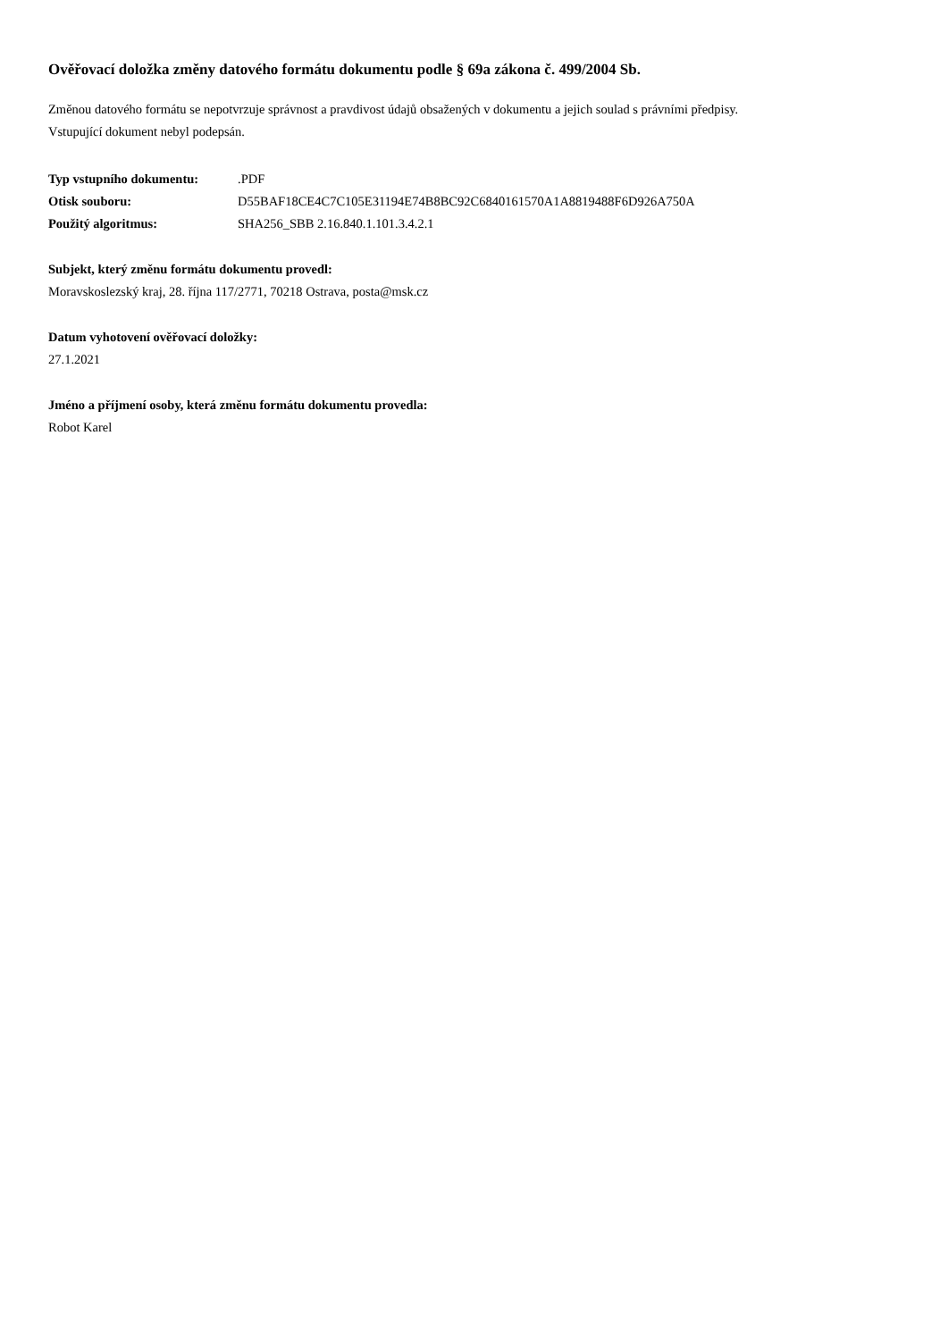Ověřovací doložka změny datového formátu dokumentu podle § 69a zákona č. 499/2004 Sb.
Změnou datového formátu se nepotvrzuje správnost a pravdivost údajů obsažených v dokumentu a jejich soulad s právními předpisy.
Vstupující dokument nebyl podepsán.
| Typ vstupního dokumentu: | .PDF |
| Otisk souboru: | D55BAF18CE4C7C105E31194E74B8BC92C6840161570A1A8819488F6D926A750A |
| Použitý algoritmus: | SHA256_SBB 2.16.840.1.101.3.4.2.1 |
Subjekt, který změnu formátu dokumentu provedl:
Moravskoslezský kraj, 28. října 117/2771, 70218 Ostrava, posta@msk.cz
Datum vyhotovení ověřovací doložky:
27.1.2021
Jméno a příjmení osoby, která změnu formátu dokumentu provedla:
Robot Karel